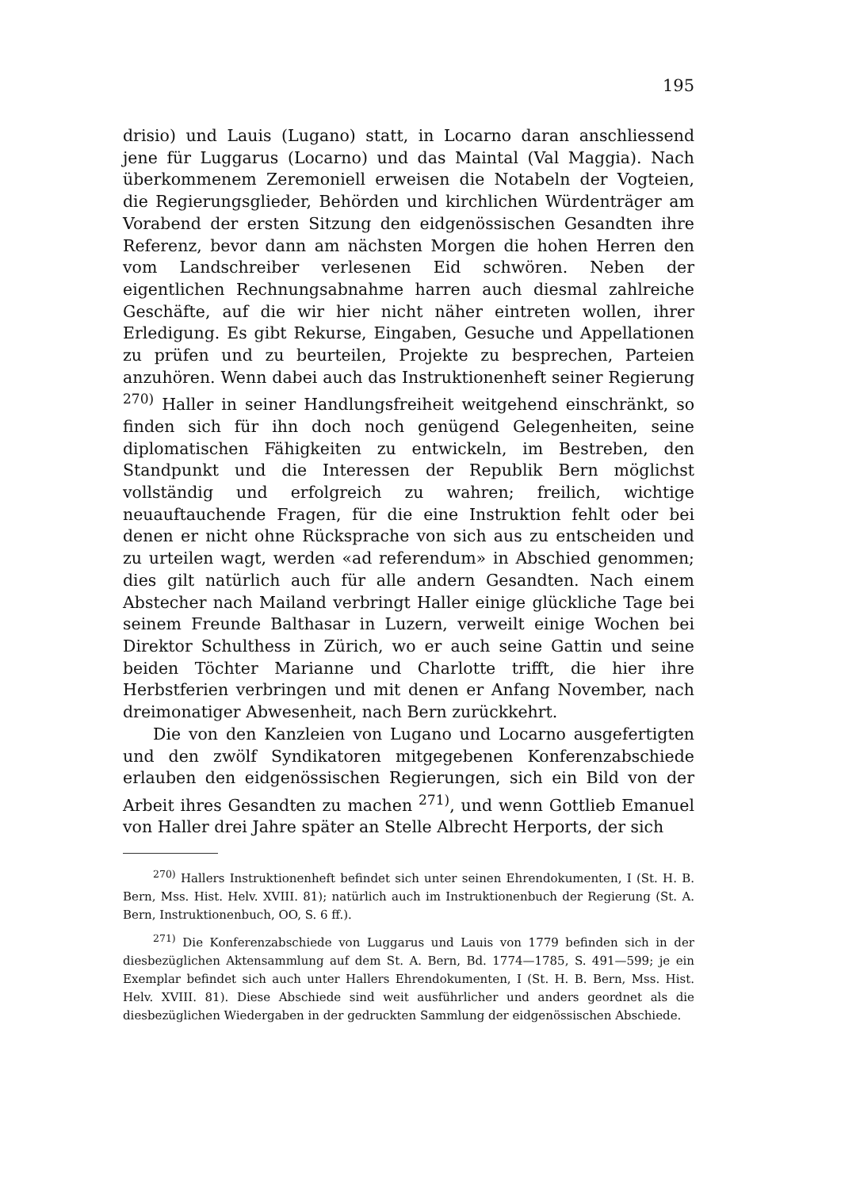195
drisio) und Lauis (Lugano) statt, in Locarno daran anschliessend jene für Luggarus (Locarno) und das Maintal (Val Maggia). Nach überkommenem Zeremoniell erweisen die Notabeln der Vogteien, die Regierungsglieder, Behörden und kirchlichen Würdenträger am Vorabend der ersten Sitzung den eidgenössischen Gesandten ihre Referenz, bevor dann am nächsten Morgen die hohen Herren den vom Landschreiber verlesenen Eid schwören. Neben der eigentlichen Rechnungsabnahme harren auch diesmal zahlreiche Geschäfte, auf die wir hier nicht näher eintreten wollen, ihrer Erledigung. Es gibt Rekurse, Eingaben, Gesuche und Appellationen zu prüfen und zu beurteilen, Projekte zu besprechen, Parteien anzuhören. Wenn dabei auch das Instruktionenheft seiner Regierung <sup>270)</sup> Haller in seiner Handlungsfreiheit weitgehend einschränkt, so finden sich für ihn doch noch genügend Gelegenheiten, seine diplomatischen Fähigkeiten zu entwickeln, im Bestreben, den Standpunkt und die Interessen der Republik Bern möglichst vollständig und erfolgreich zu wahren; freilich, wichtige neuauftauchende Fragen, für die eine Instruktion fehlt oder bei denen er nicht ohne Rücksprache von sich aus zu entscheiden und zu urteilen wagt, werden «ad referendum» in Abschied genommen; dies gilt natürlich auch für alle andern Gesandten. Nach einem Abstecher nach Mailand verbringt Haller einige glückliche Tage bei seinem Freunde Balthasar in Luzern, verweilt einige Wochen bei Direktor Schulthess in Zürich, wo er auch seine Gattin und seine beiden Töchter Marianne und Charlotte trifft, die hier ihre Herbstferien verbringen und mit denen er Anfang November, nach dreimonatiger Abwesenheit, nach Bern zurückkehrt.
Die von den Kanzleien von Lugano und Locarno ausgefertigten und den zwölf Syndikatoren mitgegebenen Konferenzabschiede erlauben den eidgenössischen Regierungen, sich ein Bild von der Arbeit ihres Gesandten zu machen <sup>271)</sup>, und wenn Gottlieb Emanuel von Haller drei Jahre später an Stelle Albrecht Herports, der sich
<sup>270)</sup> Hallers Instruktionenheft befindet sich unter seinen Ehrendokumenten, I (St. H. B. Bern, Mss. Hist. Helv. XVIII. 81); natürlich auch im Instruktionenbuch der Regierung (St. A. Bern, Instruktionenbuch, OO, S. 6 ff.).
<sup>271)</sup> Die Konferenzabschiede von Luggarus und Lauis von 1779 befinden sich in der diesbezüglichen Aktensammlung auf dem St. A. Bern, Bd. 1774—1785, S. 491—599; je ein Exemplar befindet sich auch unter Hallers Ehrendokumenten, I (St. H. B. Bern, Mss. Hist. Helv. XVIII. 81). Diese Abschiede sind weit ausführlicher und anders geordnet als die diesbezüglichen Wiedergaben in der gedruckten Sammlung der eidgenössischen Abschiede.